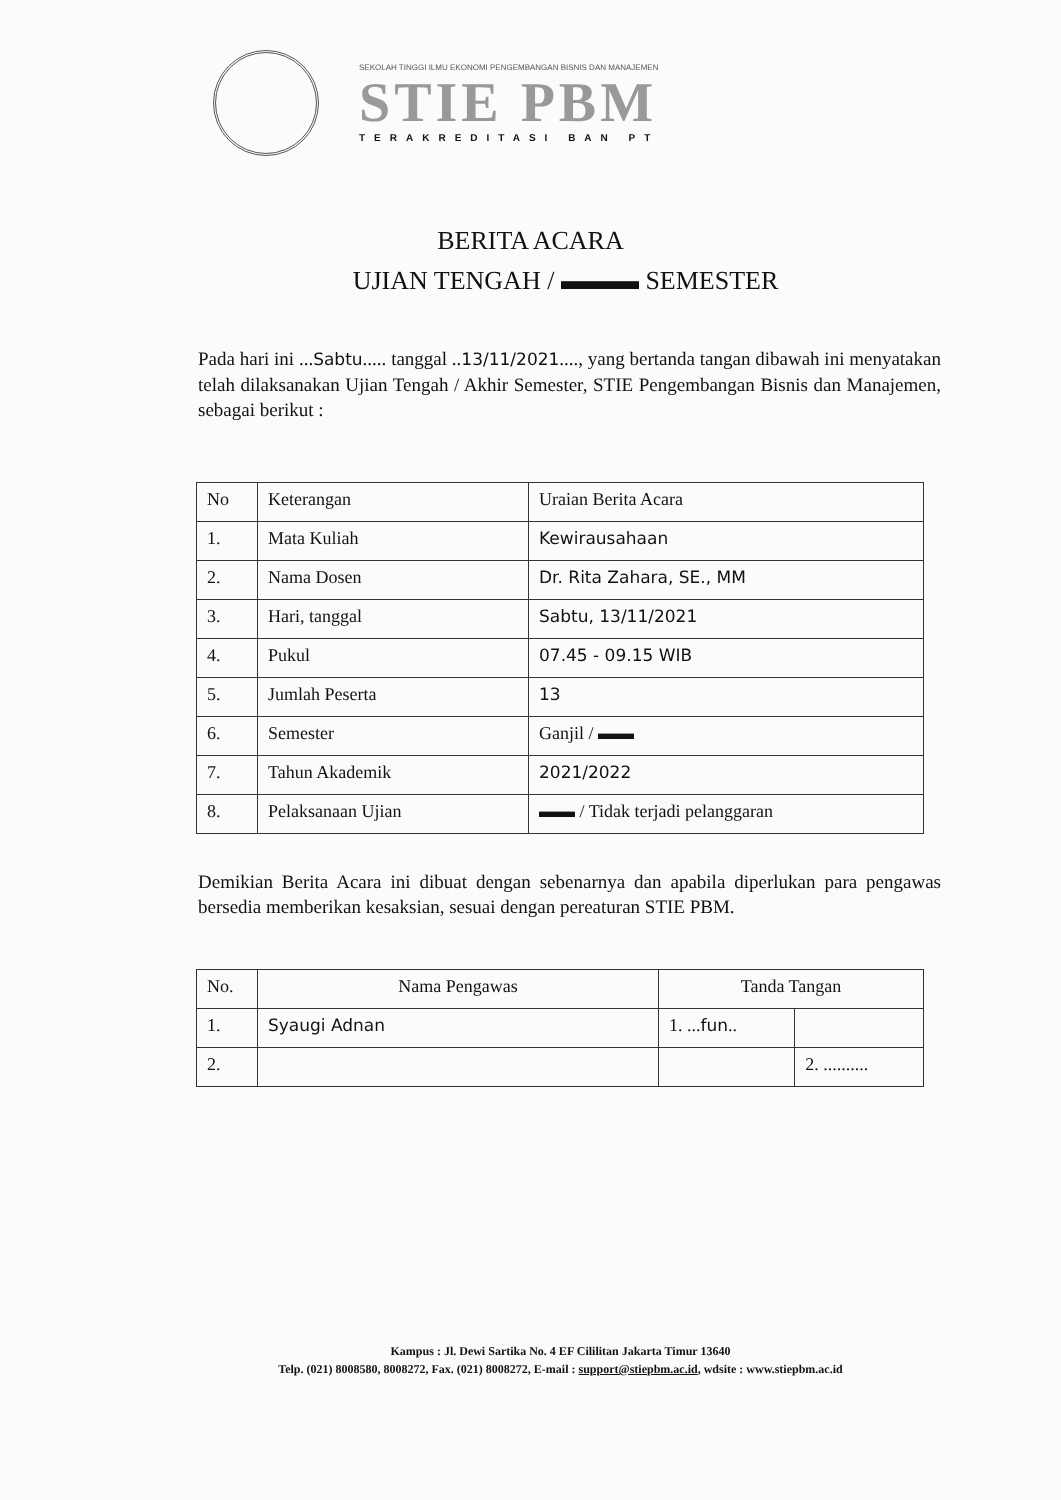SEKOLAH TINGGI ILMU EKONOMI PENGEMBANGAN BISNIS DAN MANAJEMEN
STIE PBM
TERAKREDITASI BAN PT
BERITA ACARA
UJIAN TENGAH / ▬▬▬ SEMESTER
Pada hari ini ...Sabtu..... tanggal ..13/11/2021...., yang bertanda tangan dibawah ini menyatakan telah dilaksanakan Ujian Tengah / Akhir Semester, STIE Pengembangan Bisnis dan Manajemen, sebagai berikut :
| No | Keterangan | Uraian Berita Acara |
| --- | --- | --- |
| 1. | Mata Kuliah | Kewirausahaan |
| 2. | Nama Dosen | Dr. Rita Zahara, SE., MM |
| 3. | Hari, tanggal | Sabtu, 13/11/2021 |
| 4. | Pukul | 07.45 - 09.15 WIB |
| 5. | Jumlah Peserta | 13 |
| 6. | Semester | Ganjil / ▬▬ |
| 7. | Tahun Akademik | 2021/2022 |
| 8. | Pelaksanaan Ujian | ▬▬ / Tidak terjadi pelanggaran |
Demikian Berita Acara ini dibuat dengan sebenarnya dan apabila diperlukan para pengawas bersedia memberikan kesaksian, sesuai dengan pereaturan STIE PBM.
| No. | Nama Pengawas | Tanda Tangan | |
| --- | --- | --- | --- |
| 1. | Syaugi Adnan | 1. ... fun .. | |
| 2. | | | 2. .......... |
Kampus : Jl. Dewi Sartika No. 4 EF Cililitan Jakarta Timur 13640
Telp. (021) 8008580, 8008272, Fax. (021) 8008272, E-mail : support@stiepbm.ac.id, wdsite : www.stiepbm.ac.id